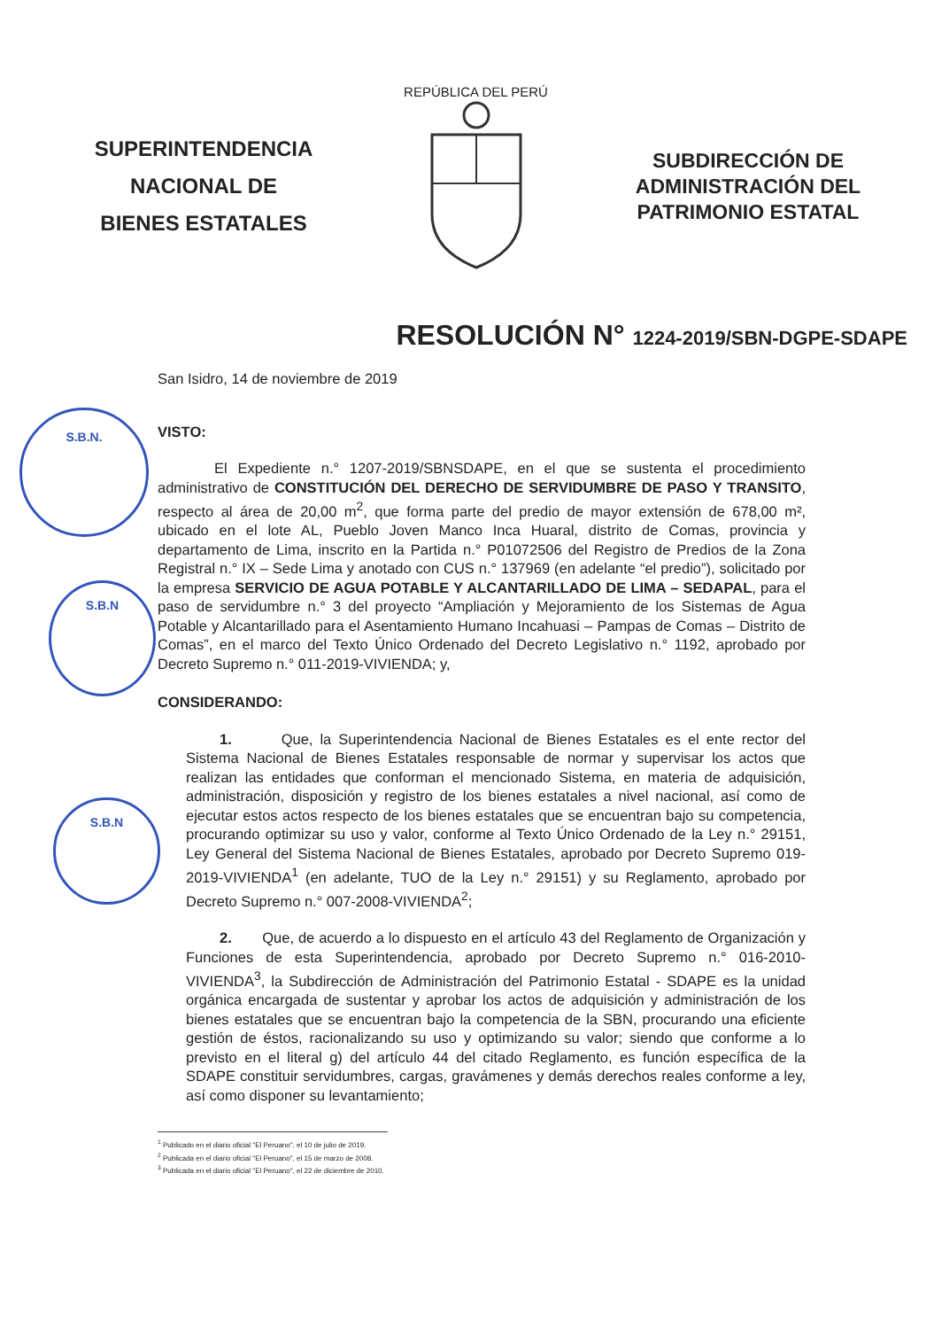S.B.N.
S.B.N
S.B.N
SUPERINTENDENCIA
NACIONAL DE
BIENES ESTATALES
REPÚBLICA DEL PERÚ
SUBDIRECCIÓN DE
ADMINISTRACIÓN DEL
PATRIMONIO ESTATAL
RESOLUCIÓN N° 1224-2019/SBN-DGPE-SDAPE
San Isidro, 14 de noviembre de 2019
VISTO:
El Expediente n.° 1207-2019/SBNSDAPE, en el que se sustenta el procedimiento administrativo de CONSTITUCIÓN DEL DERECHO DE SERVIDUMBRE DE PASO Y TRANSITO, respecto al área de 20,00 m<sup>2</sup>, que forma parte del predio de mayor extensión de 678,00 m², ubicado en el lote AL, Pueblo Joven Manco Inca Huaral, distrito de Comas, provincia y departamento de Lima, inscrito en la Partida n.° P01072506 del Registro de Predios de la Zona Registral n.° IX – Sede Lima y anotado con CUS n.° 137969 (en adelante “el predio”), solicitado por la empresa SERVICIO DE AGUA POTABLE Y ALCANTARILLADO DE LIMA – SEDAPAL, para el paso de servidumbre n.° 3 del proyecto “Ampliación y Mejoramiento de los Sistemas de Agua Potable y Alcantarillado para el Asentamiento Humano Incahuasi – Pampas de Comas – Distrito de Comas”, en el marco del Texto Único Ordenado del Decreto Legislativo n.° 1192, aprobado por Decreto Supremo n.° 011-2019-VIVIENDA; y,
CONSIDERANDO:
1. Que, la Superintendencia Nacional de Bienes Estatales es el ente rector del Sistema Nacional de Bienes Estatales responsable de normar y supervisar los actos que realizan las entidades que conforman el mencionado Sistema, en materia de adquisición, administración, disposición y registro de los bienes estatales a nivel nacional, así como de ejecutar estos actos respecto de los bienes estatales que se encuentran bajo su competencia, procurando optimizar su uso y valor, conforme al Texto Único Ordenado de la Ley n.° 29151, Ley General del Sistema Nacional de Bienes Estatales, aprobado por Decreto Supremo 019-2019-VIVIENDA<sup>1</sup> (en adelante, TUO de la Ley n.° 29151) y su Reglamento, aprobado por Decreto Supremo n.° 007-2008-VIVIENDA<sup>2</sup>;
2. Que, de acuerdo a lo dispuesto en el artículo 43 del Reglamento de Organización y Funciones de esta Superintendencia, aprobado por Decreto Supremo n.° 016-2010-VIVIENDA<sup>3</sup>, la Subdirección de Administración del Patrimonio Estatal - SDAPE es la unidad orgánica encargada de sustentar y aprobar los actos de adquisición y administración de los bienes estatales que se encuentran bajo la competencia de la SBN, procurando una eficiente gestión de éstos, racionalizando su uso y optimizando su valor; siendo que conforme a lo previsto en el literal g) del artículo 44 del citado Reglamento, es función específica de la SDAPE constituir servidumbres, cargas, gravámenes y demás derechos reales conforme a ley, así como disponer su levantamiento;
<sup>1</sup> Publicado en el diario oficial "El Peruano", el 10 de julio de 2019.
<sup>2</sup> Publicada en el diario oficial "El Peruano", el 15 de marzo de 2008.
<sup>3</sup> Publicada en el diario oficial "El Peruano", el 22 de diciembre de 2010.